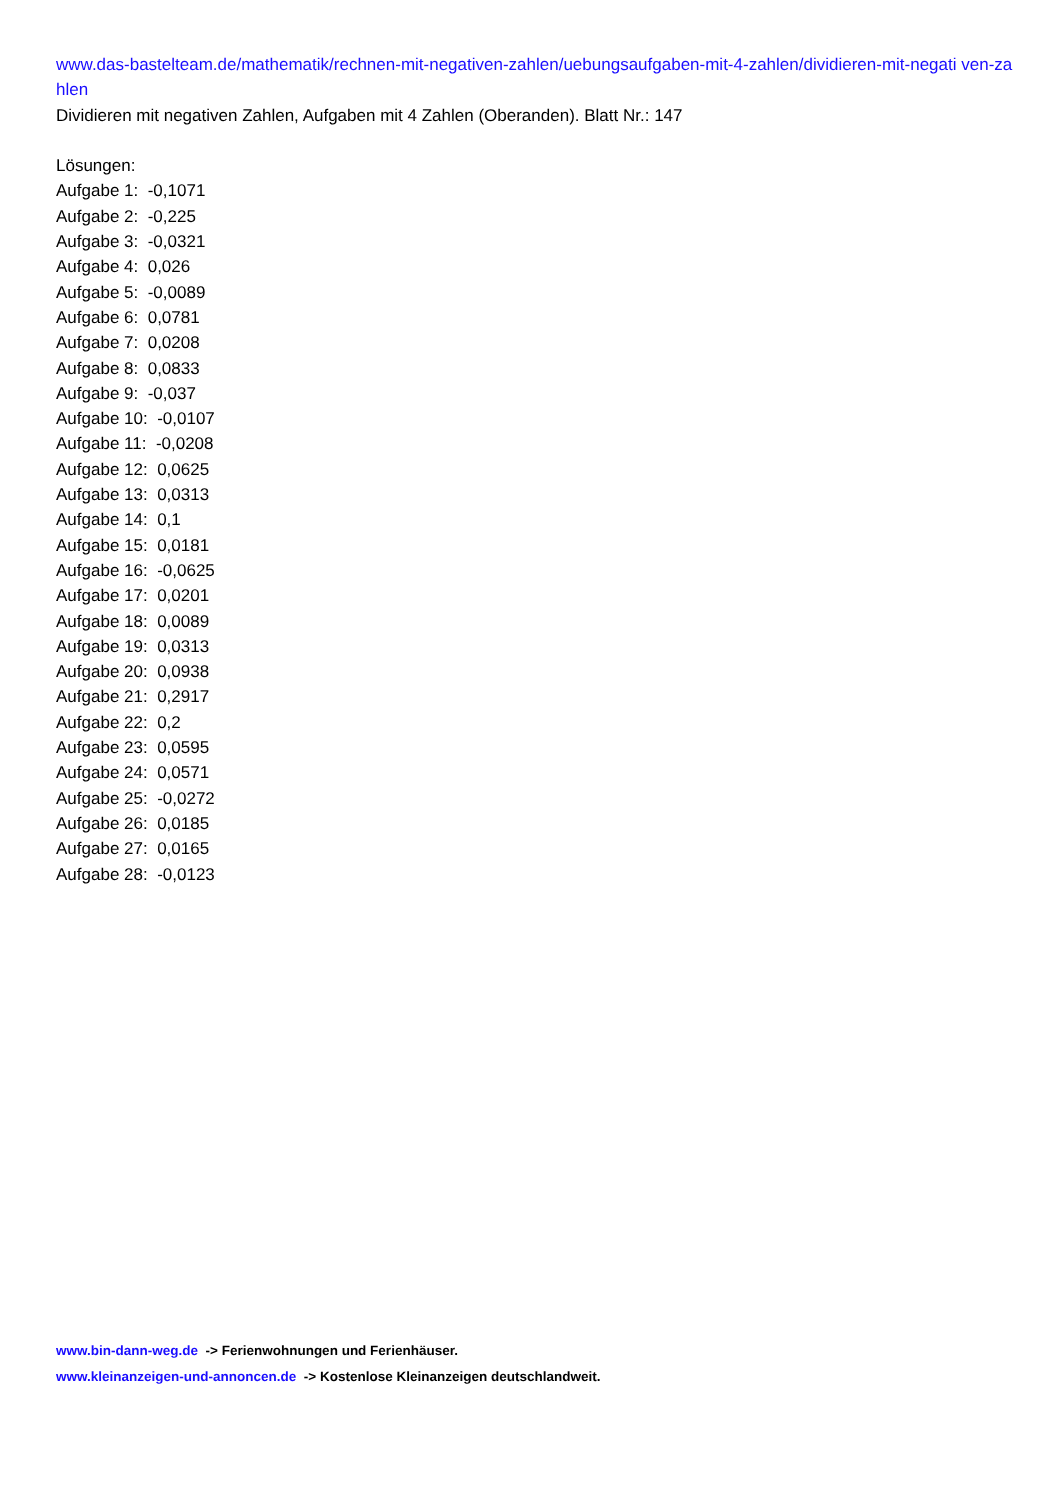www.das-bastelteam.de/mathematik/rechnen-mit-negativen-zahlen/uebungsaufgaben-mit-4-zahlen/dividieren-mit-negati ven-zahlen
Dividieren mit negativen Zahlen, Aufgaben mit 4 Zahlen (Oberanden). Blatt Nr.: 147
Lösungen:
Aufgabe 1: -0,1071
Aufgabe 2: -0,225
Aufgabe 3: -0,0321
Aufgabe 4: 0,026
Aufgabe 5: -0,0089
Aufgabe 6: 0,0781
Aufgabe 7: 0,0208
Aufgabe 8: 0,0833
Aufgabe 9: -0,037
Aufgabe 10: -0,0107
Aufgabe 11: -0,0208
Aufgabe 12: 0,0625
Aufgabe 13: 0,0313
Aufgabe 14: 0,1
Aufgabe 15: 0,0181
Aufgabe 16: -0,0625
Aufgabe 17: 0,0201
Aufgabe 18: 0,0089
Aufgabe 19: 0,0313
Aufgabe 20: 0,0938
Aufgabe 21: 0,2917
Aufgabe 22: 0,2
Aufgabe 23: 0,0595
Aufgabe 24: 0,0571
Aufgabe 25: -0,0272
Aufgabe 26: 0,0185
Aufgabe 27: 0,0165
Aufgabe 28: -0,0123
www.bin-dann-weg.de -> Ferienwohnungen und Ferienhäuser.
www.kleinanzeigen-und-annoncen.de -> Kostenlose Kleinanzeigen deutschlandweit.